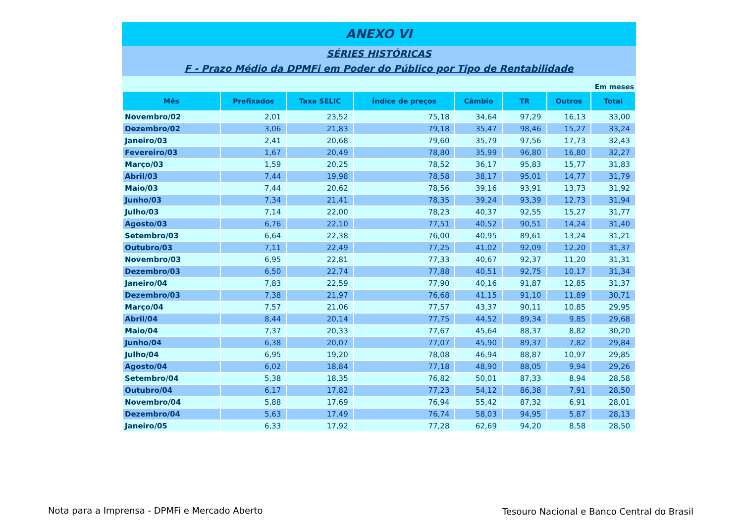ANEXO VI
SÉRIES HISTÓRICAS
F - Prazo Médio da DPMFi em Poder do Público por Tipo de Rentabilidade
Em meses
| Mês | Prefixados | Taxa SELIC | Índice de preços | Câmbio | TR | Outros | Total |
| --- | --- | --- | --- | --- | --- | --- | --- |
| Novembro/02 | 2,01 | 23,52 | 75,18 | 34,64 | 97,29 | 16,13 | 33,00 |
| Dezembro/02 | 3,06 | 21,83 | 79,18 | 35,47 | 98,46 | 15,27 | 33,24 |
| Janeiro/03 | 2,41 | 20,68 | 79,60 | 35,79 | 97,56 | 17,73 | 32,43 |
| Fevereiro/03 | 1,67 | 20,49 | 78,80 | 35,99 | 96,80 | 16,80 | 32,27 |
| Março/03 | 1,59 | 20,25 | 78,52 | 36,17 | 95,83 | 15,77 | 31,83 |
| Abril/03 | 7,44 | 19,98 | 78,58 | 38,17 | 95,01 | 14,77 | 31,79 |
| Maio/03 | 7,44 | 20,62 | 78,56 | 39,16 | 93,91 | 13,73 | 31,92 |
| Junho/03 | 7,34 | 21,41 | 78,35 | 39,24 | 93,39 | 12,73 | 31,94 |
| Julho/03 | 7,14 | 22,00 | 78,23 | 40,37 | 92,55 | 15,27 | 31,77 |
| Agosto/03 | 6,76 | 22,10 | 77,51 | 40,52 | 90,51 | 14,24 | 31,40 |
| Setembro/03 | 6,64 | 22,38 | 76,00 | 40,95 | 89,61 | 13,24 | 31,21 |
| Outubro/03 | 7,11 | 22,49 | 77,25 | 41,02 | 92,09 | 12,20 | 31,37 |
| Novembro/03 | 6,95 | 22,81 | 77,33 | 40,67 | 92,37 | 11,20 | 31,31 |
| Dezembro/03 | 6,50 | 22,74 | 77,88 | 40,51 | 92,75 | 10,17 | 31,34 |
| Janeiro/04 | 7,83 | 22,59 | 77,90 | 40,16 | 91,87 | 12,85 | 31,37 |
| Dezembro/03 | 7,38 | 21,97 | 76,68 | 41,15 | 91,10 | 11,89 | 30,71 |
| Março/04 | 7,57 | 21,06 | 77,57 | 43,37 | 90,11 | 10,85 | 29,95 |
| Abril/04 | 8,44 | 20,14 | 77,75 | 44,52 | 89,34 | 9,85 | 29,68 |
| Maio/04 | 7,37 | 20,33 | 77,67 | 45,64 | 88,37 | 8,82 | 30,20 |
| Junho/04 | 6,38 | 20,07 | 77,07 | 45,90 | 89,37 | 7,82 | 29,84 |
| Julho/04 | 6,95 | 19,20 | 78,08 | 46,94 | 88,87 | 10,97 | 29,85 |
| Agosto/04 | 6,02 | 18,84 | 77,18 | 48,90 | 88,05 | 9,94 | 29,26 |
| Setembro/04 | 5,38 | 18,35 | 76,82 | 50,01 | 87,33 | 8,94 | 28,58 |
| Outubro/04 | 6,17 | 17,82 | 77,23 | 54,12 | 86,38 | 7,91 | 28,50 |
| Novembro/04 | 5,88 | 17,69 | 76,94 | 55,42 | 87,32 | 6,91 | 28,01 |
| Dezembro/04 | 5,63 | 17,49 | 76,74 | 58,03 | 94,95 | 5,87 | 28,13 |
| Janeiro/05 | 6,33 | 17,92 | 77,28 | 62,69 | 94,20 | 8,58 | 28,50 |
Nota para a Imprensa - DPMFi e Mercado Aberto
Tesouro Nacional e Banco Central do Brasil